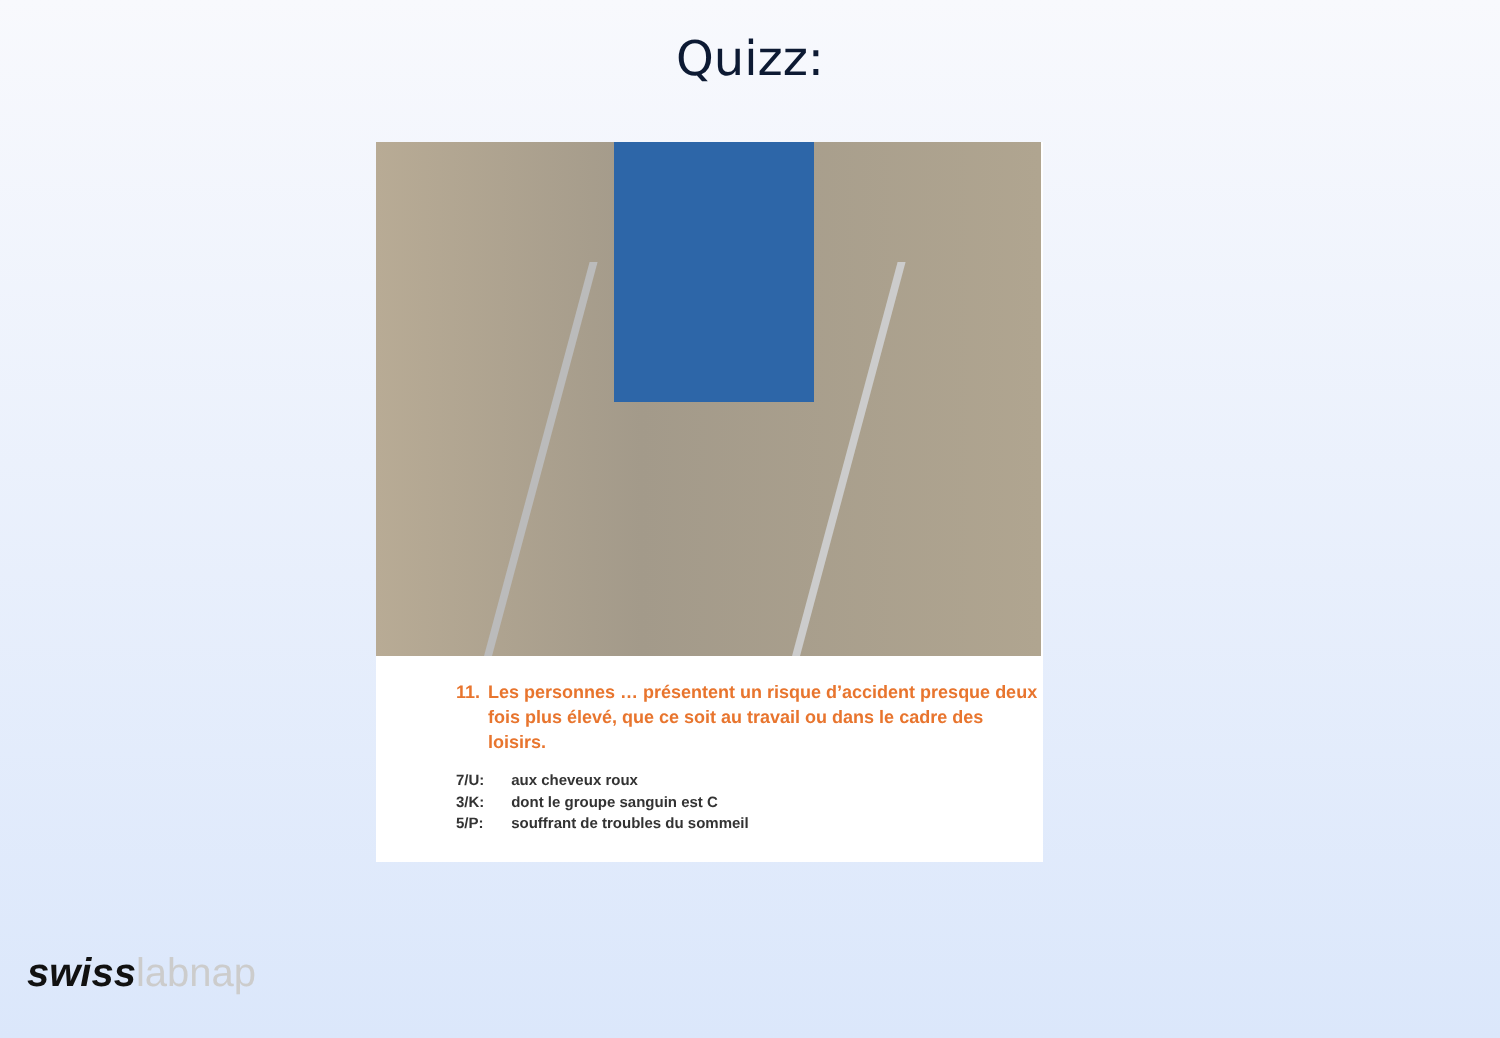Quizz:
11. Les personnes … présentent un risque d’accident presque deux fois plus élevé, que ce soit au travail ou dans le cadre des loisirs.
7/U: aux cheveux roux
3/K: dont le groupe sanguin est C
5/P: souffrant de troubles du sommeil
swiss labnap